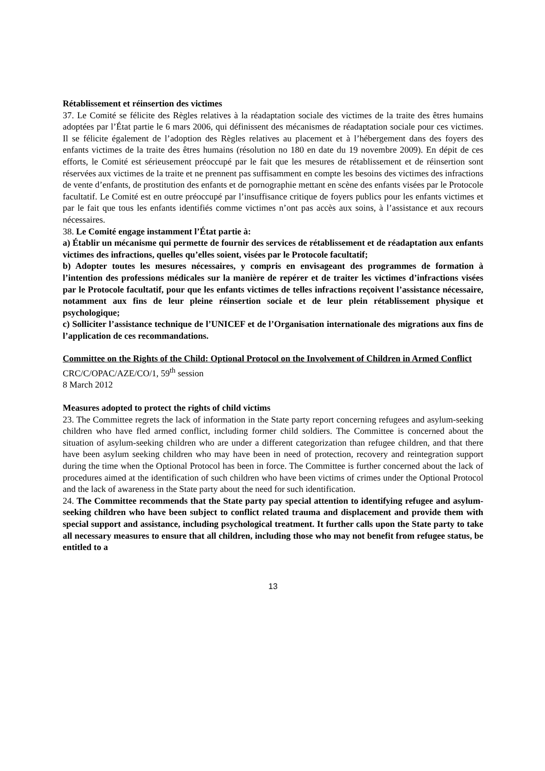Rétablissement et réinsertion des victimes
37. Le Comité se félicite des Règles relatives à la réadaptation sociale des victimes de la traite des êtres humains adoptées par l’État partie le 6 mars 2006, qui définissent des mécanismes de réadaptation sociale pour ces victimes. Il se félicite également de l’adoption des Règles relatives au placement et à l’hébergement dans des foyers des enfants victimes de la traite des êtres humains (résolution no 180 en date du 19 novembre 2009). En dépit de ces efforts, le Comité est sérieusement préoccupé par le fait que les mesures de rétablissement et de réinsertion sont réservées aux victimes de la traite et ne prennent pas suffisamment en compte les besoins des victimes des infractions de vente d’enfants, de prostitution des enfants et de pornographie mettant en scène des enfants visées par le Protocole facultatif. Le Comité est en outre préoccupé par l’insuffisance critique de foyers publics pour les enfants victimes et par le fait que tous les enfants identifiés comme victimes n’ont pas accès aux soins, à l’assistance et aux recours nécessaires.
38. Le Comité engage instamment l’État partie à:
a) Établir un mécanisme qui permette de fournir des services de rétablissement et de réadaptation aux enfants victimes des infractions, quelles qu’elles soient, visées par le Protocole facultatif;
b) Adopter toutes les mesures nécessaires, y compris en envisageant des programmes de formation à l’intention des professions médicales sur la manière de repérer et de traiter les victimes d’infractions visées par le Protocole facultatif, pour que les enfants victimes de telles infractions reçoivent l’assistance nécessaire, notamment aux fins de leur pleine réinsertion sociale et de leur plein rétablissement physique et psychologique;
c) Solliciter l’assistance technique de l’UNICEF et de l’Organisation internationale des migrations aux fins de l’application de ces recommandations.
Committee on the Rights of the Child: Optional Protocol on the Involvement of Children in Armed Conflict
CRC/C/OPAC/AZE/CO/1, 59<sup>th</sup> session
8 March 2012
Measures adopted to protect the rights of child victims
23. The Committee regrets the lack of information in the State party report concerning refugees and asylum-seeking children who have fled armed conflict, including former child soldiers. The Committee is concerned about the situation of asylum-seeking children who are under a different categorization than refugee children, and that there have been asylum seeking children who may have been in need of protection, recovery and reintegration support during the time when the Optional Protocol has been in force. The Committee is further concerned about the lack of procedures aimed at the identification of such children who have been victims of crimes under the Optional Protocol and the lack of awareness in the State party about the need for such identification.
24. The Committee recommends that the State party pay special attention to identifying refugee and asylum-seeking children who have been subject to conflict related trauma and displacement and provide them with special support and assistance, including psychological treatment. It further calls upon the State party to take all necessary measures to ensure that all children, including those who may not benefit from refugee status, be entitled to a
13